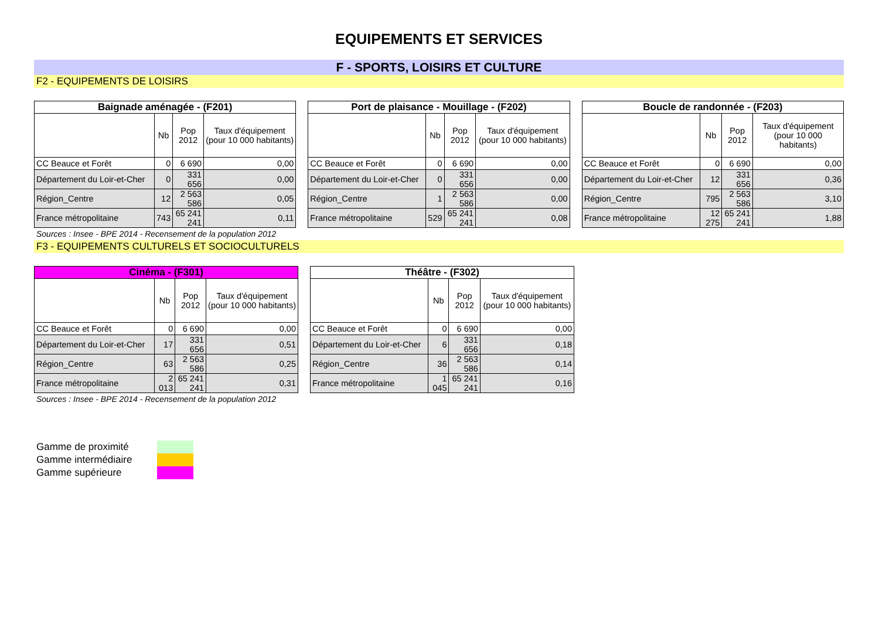EQUIPEMENTS ET SERVICES
F - SPORTS, LOISIRS ET CULTURE
F2 - EQUIPEMENTS DE LOISIRS
| Baignade aménagée - (F201) | | | |
| --- | --- | --- | --- |
| | Nb | Pop 2012 | Taux d'équipement (pour 10 000 habitants) |
| CC Beauce et Forêt | 0 | 6 690 | 0,00 |
| Département du Loir-et-Cher | 0 | 331 656 | 0,00 |
| Région_Centre | 12 | 2 563 586 | 0,05 |
| France métropolitaine | 743 | 65 241 241 | 0,11 |
| Port de plaisance - Mouillage - (F202) | | | |
| --- | --- | --- | --- |
| | Nb | Pop 2012 | Taux d'équipement (pour 10 000 habitants) |
| CC Beauce et Forêt | 0 | 6 690 | 0,00 |
| Département du Loir-et-Cher | 0 | 331 656 | 0,00 |
| Région_Centre | 1 | 2 563 586 | 0,00 |
| France métropolitaine | 529 | 65 241 241 | 0,08 |
| Boucle de randonnée - (F203) | | | |
| --- | --- | --- | --- |
| | Nb | Pop 2012 | Taux d'équipement (pour 10 000 habitants) |
| CC Beauce et Forêt | 0 | 6 690 | 0,00 |
| Département du Loir-et-Cher | 12 | 331 656 | 0,36 |
| Région_Centre | 795 | 2 563 586 | 3,10 |
| France métropolitaine | 12 275 | 65 241 241 | 1,88 |
Sources : Insee - BPE 2014 - Recensement de la population 2012
F3 - EQUIPEMENTS CULTURELS ET SOCIOCULTURELS
| Cinéma - (F301) | | | |
| --- | --- | --- | --- |
| | Nb | Pop 2012 | Taux d'équipement (pour 10 000 habitants) |
| CC Beauce et Forêt | 0 | 6 690 | 0,00 |
| Département du Loir-et-Cher | 17 | 331 656 | 0,51 |
| Région_Centre | 63 | 2 563 586 | 0,25 |
| France métropolitaine | 2 013 | 65 241 241 | 0,31 |
| Théâtre - (F302) | | | |
| --- | --- | --- | --- |
| | Nb | Pop 2012 | Taux d'équipement (pour 10 000 habitants) |
| CC Beauce et Forêt | 0 | 6 690 | 0,00 |
| Département du Loir-et-Cher | 6 | 331 656 | 0,18 |
| Région_Centre | 36 | 2 563 586 | 0,14 |
| France métropolitaine | 1 045 | 65 241 241 | 0,16 |
Sources : Insee - BPE 2014 - Recensement de la population 2012
Gamme de proximité
Gamme intermédiaire
Gamme supérieure